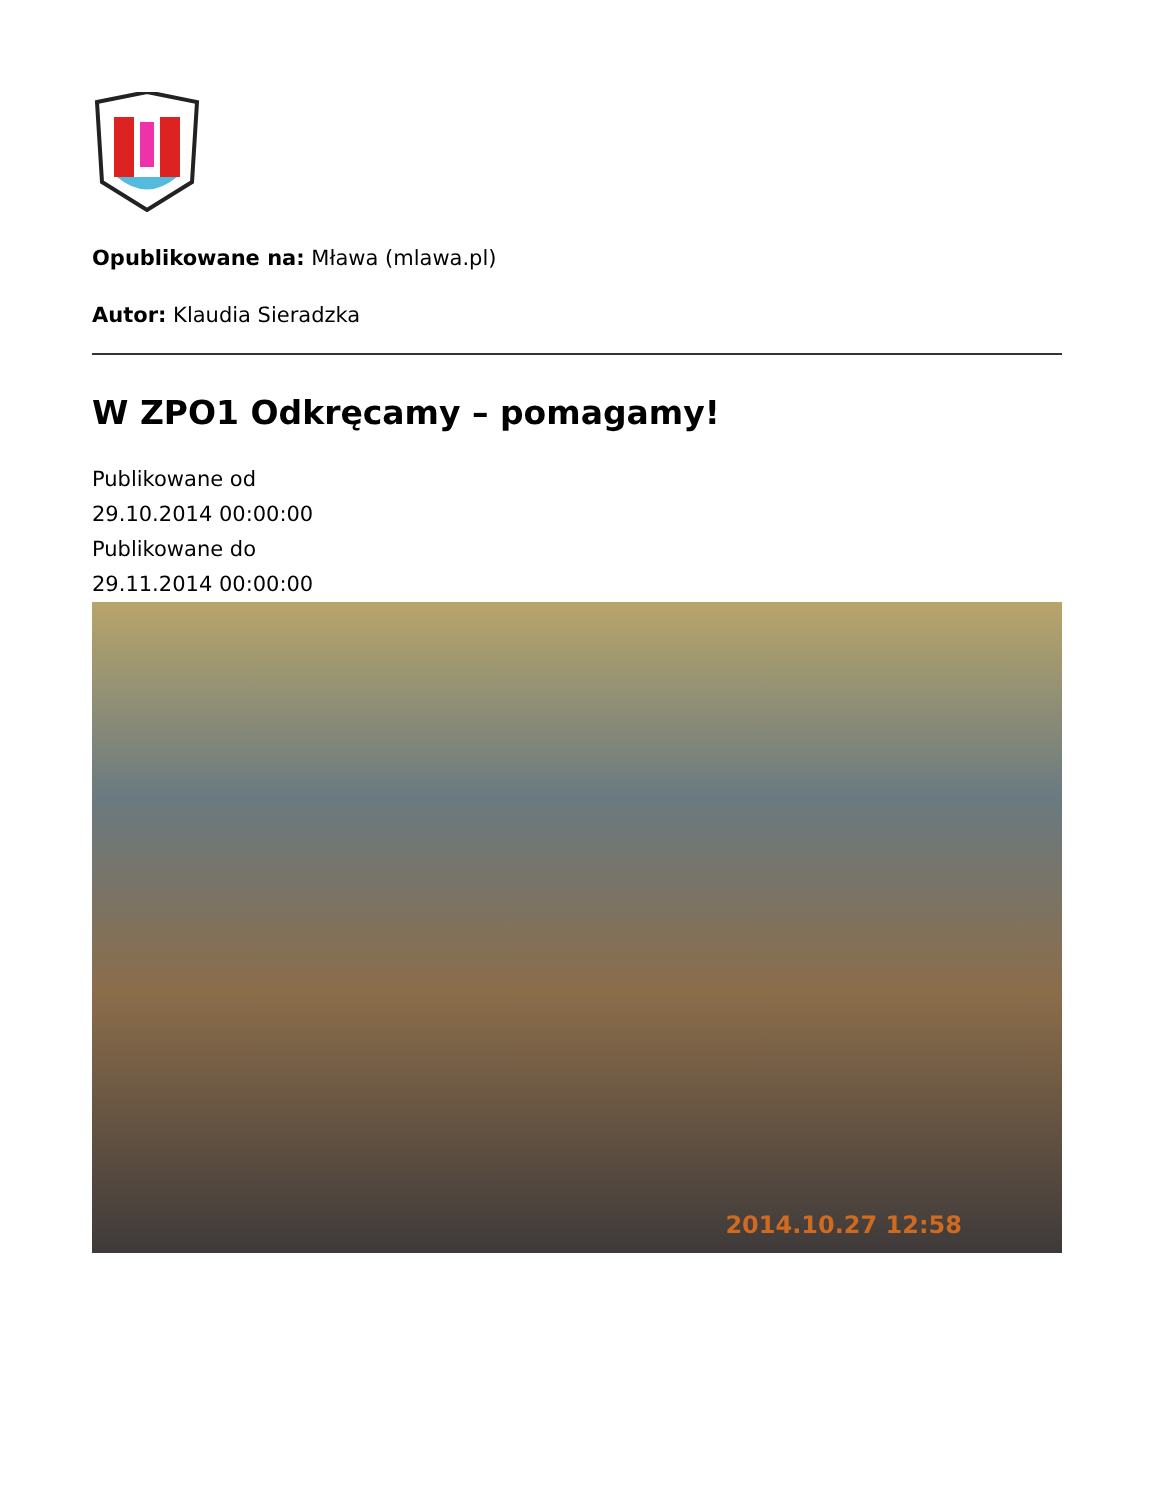Opublikowane na: Mława (mlawa.pl)
Autor: Klaudia Sieradzka
W ZPO1 Odkręcamy – pomagamy!
Publikowane od
29.10.2014 00:00:00
Publikowane do
29.11.2014 00:00:00
2014.10.27 12:58